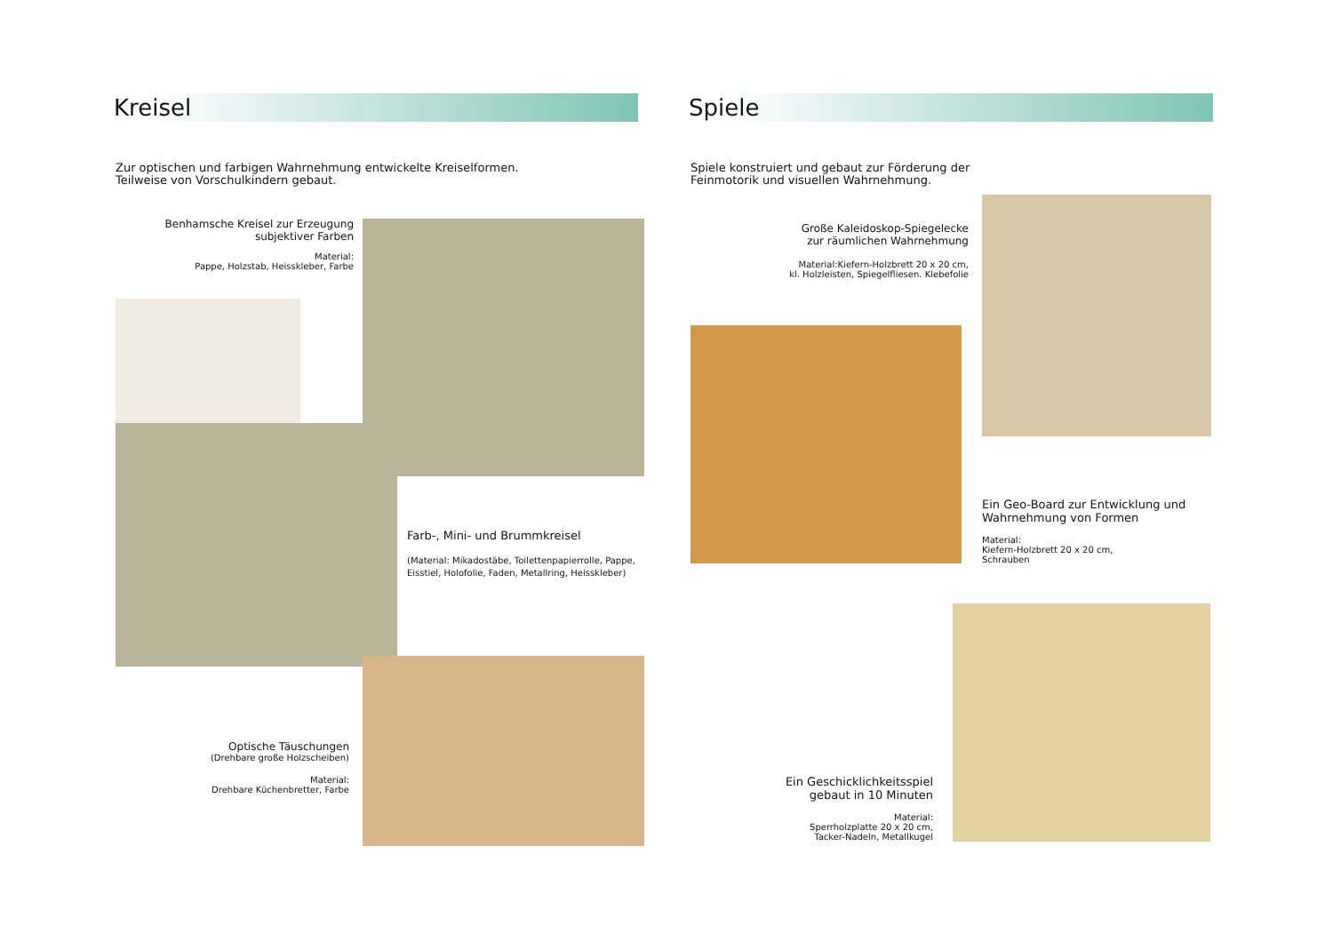Kreisel
Zur optischen und farbigen Wahrnehmung entwickelte Kreiselformen.
Teilweise von Vorschulkindern gebaut.
Benhamsche Kreisel zur Erzeugung
subjektiver Farben
Material:
Pappe, Holzstab, Heisskleber, Farbe
Farb-, Mini- und Brummkreisel
(Material: Mikadostäbe, Toilettenpapierrolle, Pappe, Eisstiel, Holofolie, Faden, Metallring, Heisskleber)
Optische Täuschungen
(Drehbare große Holzscheiben)
Material:
Drehbare Küchenbretter, Farbe
Spiele
Spiele konstruiert und gebaut zur Förderung der
Feinmotorik und visuellen Wahrnehmung.
Große Kaleidoskop-Spiegelecke
zur räumlichen Wahrnehmung
Material:Kiefern-Holzbrett 20 x 20 cm,
kl. Holzleisten, Spiegelfliesen. Klebefolie
Ein Geo-Board zur Entwicklung und Wahrnehmung von Formen
Material:
Kiefern-Holzbrett 20 x 20 cm,
Schrauben
Ein Geschicklichkeitsspiel
gebaut in 10 Minuten
Material:
Sperrholzplatte 20 x 20 cm,
Tacker-Nadeln, Metallkugel